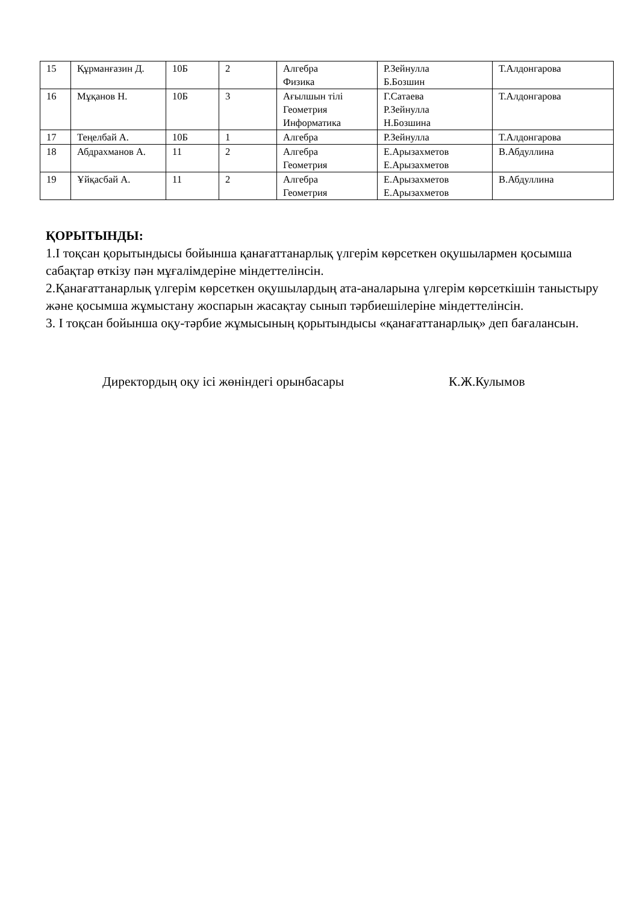| 15 | Құрманғазин Д. | 10Б | 2 | Алгебра Физика | Р.Зейнулла Б.Бозшин | Т.Алдонгарова |
| 16 | Мұқанов Н. | 10Б | 3 | Ағылшын тілі Геометрия Информатика | Г.Сатаева Р.Зейнулла Н.Бозшина | Т.Алдонгарова |
| 17 | Теңелбай А. | 10Б | 1 | Алгебра | Р.Зейнулла | Т.Алдонгарова |
| 18 | Абдрахманов А. | 11 | 2 | Алгебра Геометрия | Е.Арызахметов Е.Арызахметов | В.Абдуллина |
| 19 | Ұйқасбай А. | 11 | 2 | Алгебра Геометрия | Е.Арызахметов Е.Арызахметов | В.Абдуллина |
ҚОРЫТЫНДЫ:
1.І тоқсан қорытындысы бойынша қанағаттанарлық үлгерім көрсеткен оқушылармен қосымша сабақтар өткізу пән мұғалімдеріне міндеттелінсін.
2.Қанағаттанарлық үлгерім көрсеткен оқушылардың ата-аналарына үлгерім көрсеткішін таныстыру және қосымша жұмыстану жоспарын жасақтау сынып тәрбиешілеріне міндеттелінсін.
3. І тоқсан бойынша оқу-тәрбие жұмысының қорытындысы «қанағаттанарлық» деп бағалансын.
Директордың оқу ісі жөніндегі орынбасары К.Ж.Кулымов